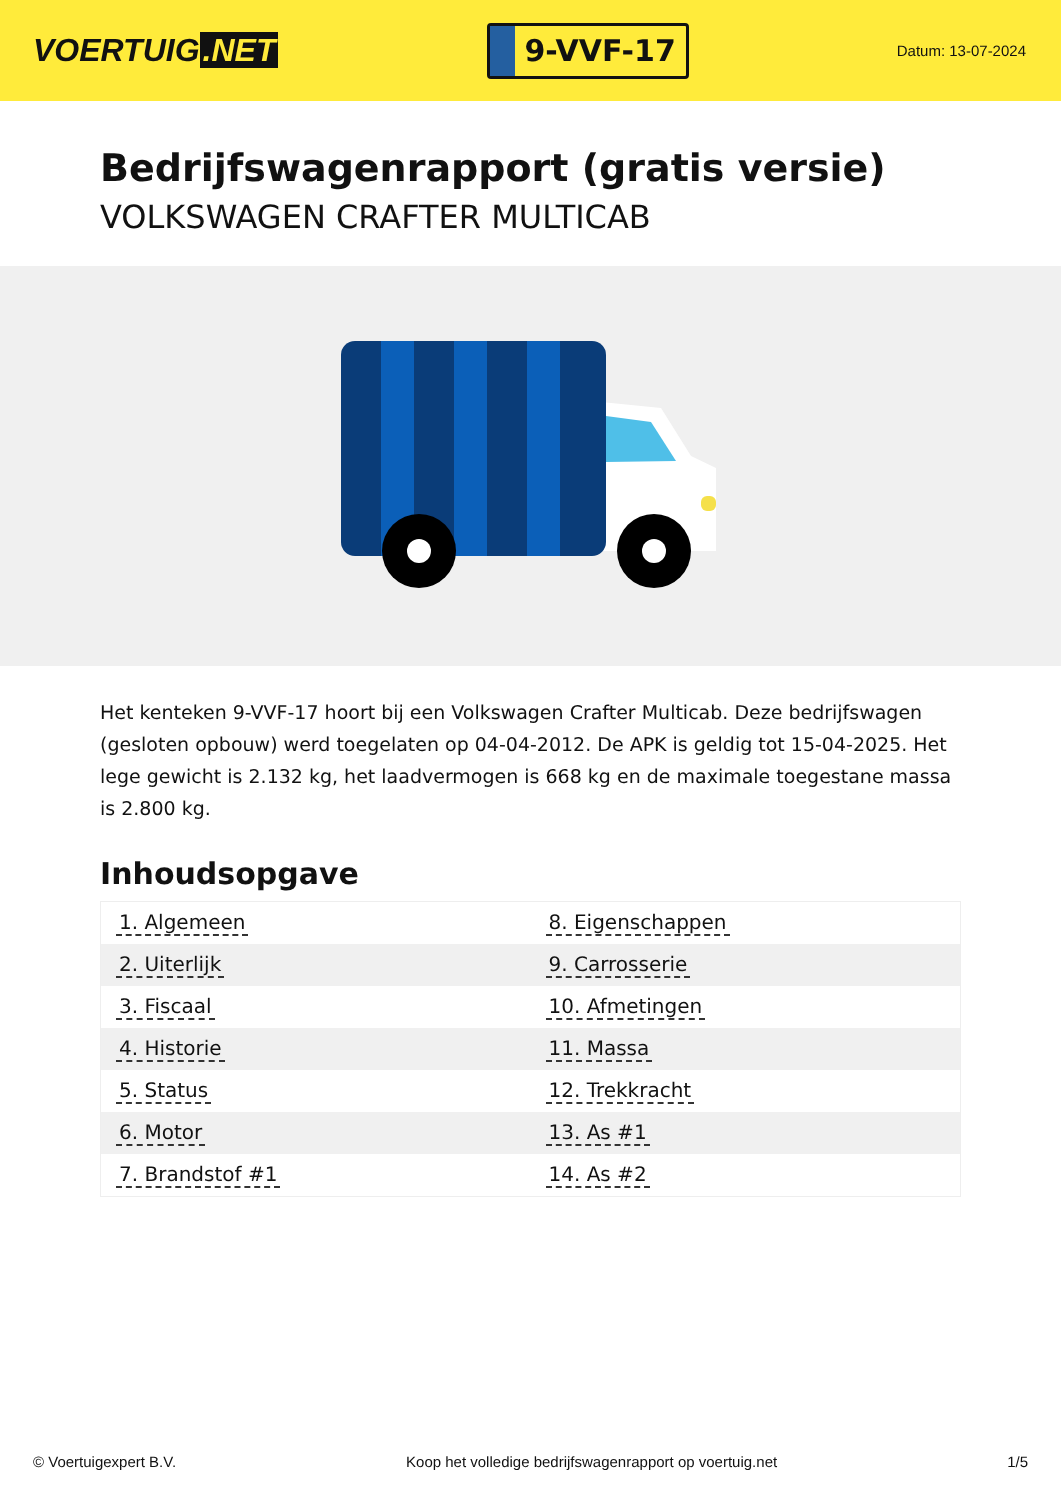VOERTUIG.NET
9-VVF-17
Datum: 13-07-2024
Bedrijfswagenrapport (gratis versie)
VOLKSWAGEN CRAFTER MULTICAB
Het kenteken 9-VVF-17 hoort bij een Volkswagen Crafter Multicab. Deze bedrijfswagen (gesloten opbouw) werd toegelaten op 04-04-2012. De APK is geldig tot 15-04-2025. Het lege gewicht is 2.132 kg, het laadvermogen is 668 kg en de maximale toegestane massa is 2.800 kg.
Inhoudsopgave
| 1. Algemeen | 8. Eigenschappen |
| 2. Uiterlijk | 9. Carrosserie |
| 3. Fiscaal | 10. Afmetingen |
| 4. Historie | 11. Massa |
| 5. Status | 12. Trekkracht |
| 6. Motor | 13. As #1 |
| 7. Brandstof #1 | 14. As #2 |
© Voertuigexpert B.V. Koop het volledige bedrijfswagenrapport op voertuig.net 1/5